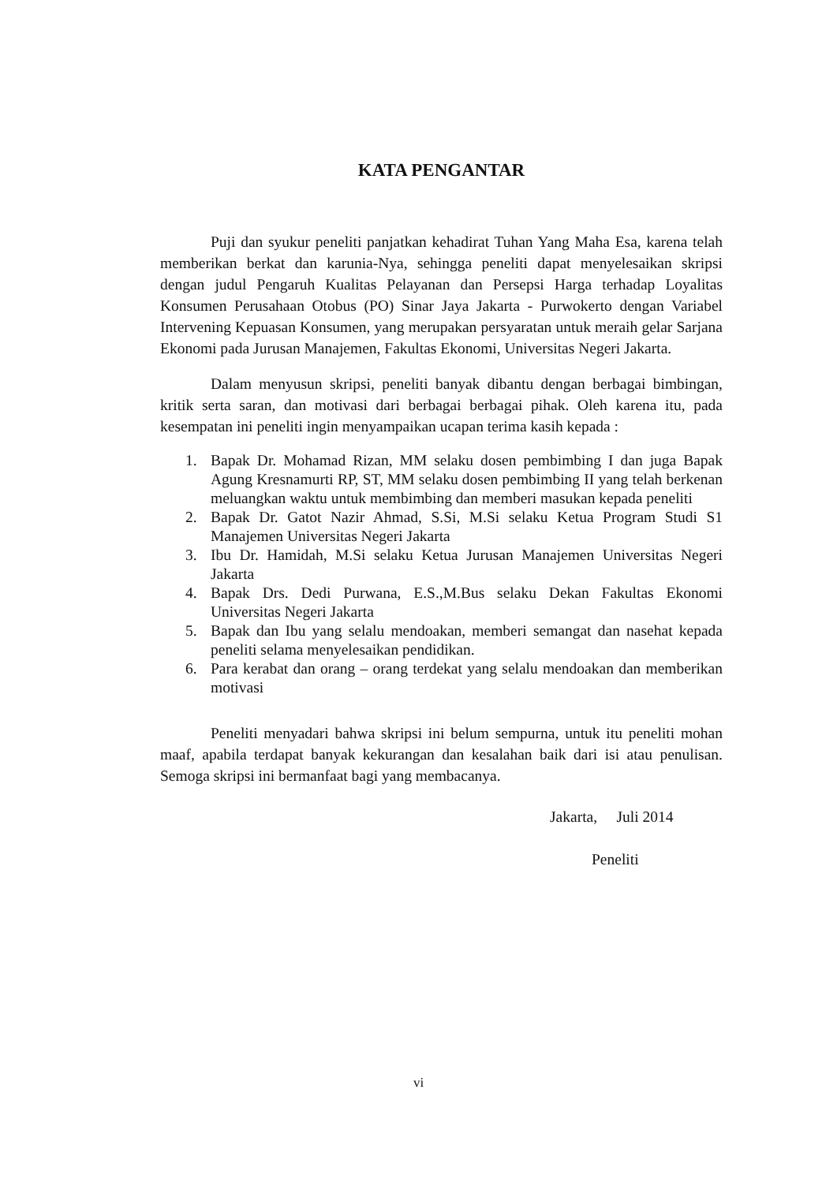KATA PENGANTAR
Puji dan syukur peneliti panjatkan kehadirat Tuhan Yang Maha Esa, karena telah memberikan berkat dan karunia-Nya, sehingga peneliti dapat menyelesaikan skripsi dengan judul Pengaruh Kualitas Pelayanan dan Persepsi Harga terhadap Loyalitas Konsumen Perusahaan Otobus (PO) Sinar Jaya Jakarta - Purwokerto dengan Variabel Intervening Kepuasan Konsumen, yang merupakan persyaratan untuk meraih gelar Sarjana Ekonomi pada Jurusan Manajemen, Fakultas Ekonomi, Universitas Negeri Jakarta.
Dalam menyusun skripsi, peneliti banyak dibantu dengan berbagai bimbingan, kritik serta saran, dan motivasi dari berbagai berbagai pihak. Oleh karena itu, pada kesempatan ini peneliti ingin menyampaikan ucapan terima kasih kepada :
1. Bapak Dr. Mohamad Rizan, MM selaku dosen pembimbing I dan juga Bapak Agung Kresnamurti RP, ST, MM selaku dosen pembimbing II yang telah berkenan meluangkan waktu untuk membimbing dan memberi masukan kepada peneliti
2. Bapak Dr. Gatot Nazir Ahmad, S.Si, M.Si selaku Ketua Program Studi S1 Manajemen Universitas Negeri Jakarta
3. Ibu Dr. Hamidah, M.Si selaku Ketua Jurusan Manajemen Universitas Negeri Jakarta
4. Bapak Drs. Dedi Purwana, E.S.,M.Bus selaku Dekan Fakultas Ekonomi Universitas Negeri Jakarta
5. Bapak dan Ibu yang selalu mendoakan, memberi semangat dan nasehat kepada peneliti selama menyelesaikan pendidikan.
6. Para kerabat dan orang – orang terdekat yang selalu mendoakan dan memberikan motivasi
Peneliti menyadari bahwa skripsi ini belum sempurna, untuk itu peneliti mohan maaf, apabila terdapat banyak kekurangan dan kesalahan baik dari isi atau penulisan. Semoga skripsi ini bermanfaat bagi yang membacanya.
Jakarta, Juli 2014
Peneliti
vi